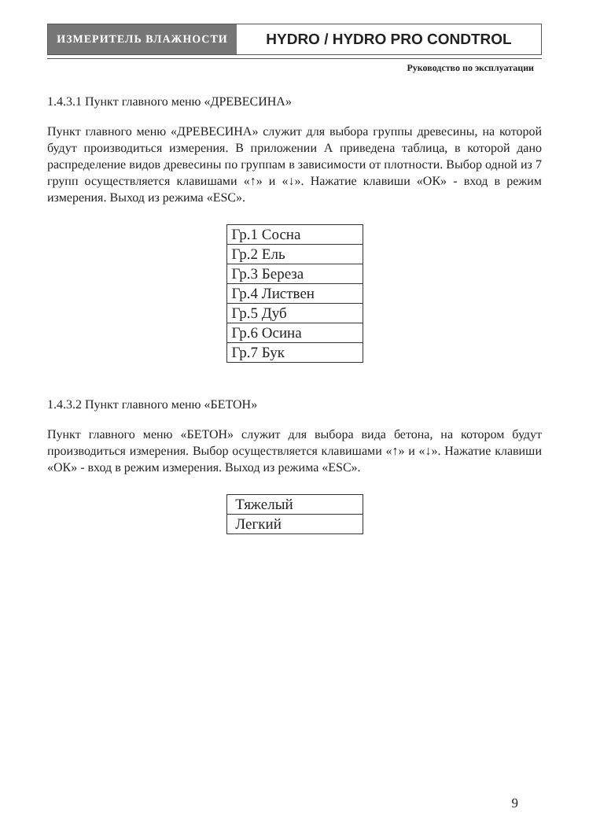ИЗМЕРИТЕЛЬ ВЛАЖНОСТИ
HYDRO / HYDRO PRO CONDTROL
Руководство по эксплуатации
1.4.3.1 Пункт главного меню «ДРЕВЕСИНА»
Пункт главного меню «ДРЕВЕСИНА» служит для выбора группы древесины, на которой будут производиться измерения. В приложении А приведена таблица, в которой дано распределение видов древесины по группам в зависимости от плотности. Выбор одной из 7 групп осуществляется клавишами «↑» и «↓». Нажатие клавиши «ОК» - вход в режим измерения. Выход из режима «ESC».
| Гр.1 Сосна |
| Гр.2 Ель |
| Гр.3 Береза |
| Гр.4 Листвен |
| Гр.5 Дуб |
| Гр.6 Осина |
| Гр.7 Бук |
1.4.3.2 Пункт главного меню «БЕТОН»
Пункт главного меню «БЕТОН» служит для выбора вида бетона, на котором будут производиться измерения. Выбор осуществляется клавишами «↑» и «↓». Нажатие клавиши «ОК» - вход в режим измерения. Выход из режима «ESC».
| Тяжелый |
| Легкий |
9